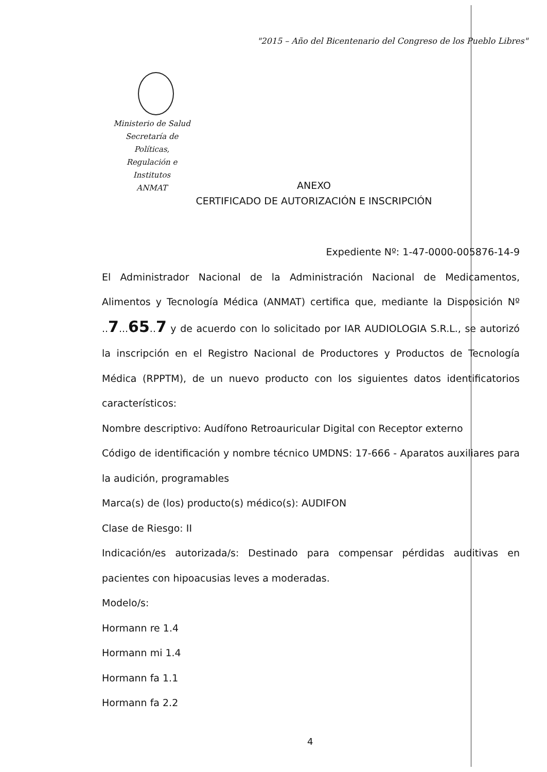"2015 – Año del Bicentenario del Congreso de los Pueblo Libres"
Ministerio de Salud
Secretaría de Políticas,
Regulación e Institutos
ANMAT
ANEXO
CERTIFICADO DE AUTORIZACIÓN E INSCRIPCIÓN
Expediente Nº: 1-47-0000-005876-14-9
El Administrador Nacional de la Administración Nacional de Medicamentos, Alimentos y Tecnología Médica (ANMAT) certifica que, mediante la Disposición Nº ..7...65..7 y de acuerdo con lo solicitado por IAR AUDIOLOGIA S.R.L., se autorizó la inscripción en el Registro Nacional de Productores y Productos de Tecnología Médica (RPPTM), de un nuevo producto con los siguientes datos identificatorios característicos:
Nombre descriptivo: Audífono Retroauricular Digital con Receptor externo
Código de identificación y nombre técnico UMDNS: 17-666 - Aparatos auxiliares para la audición, programables
Marca(s) de (los) producto(s) médico(s): AUDIFON
Clase de Riesgo: II
Indicación/es autorizada/s: Destinado para compensar pérdidas auditivas en pacientes con hipoacusias leves a moderadas.
Modelo/s:
Hormann re 1.4
Hormann mi 1.4
Hormann fa 1.1
Hormann fa 2.2
4